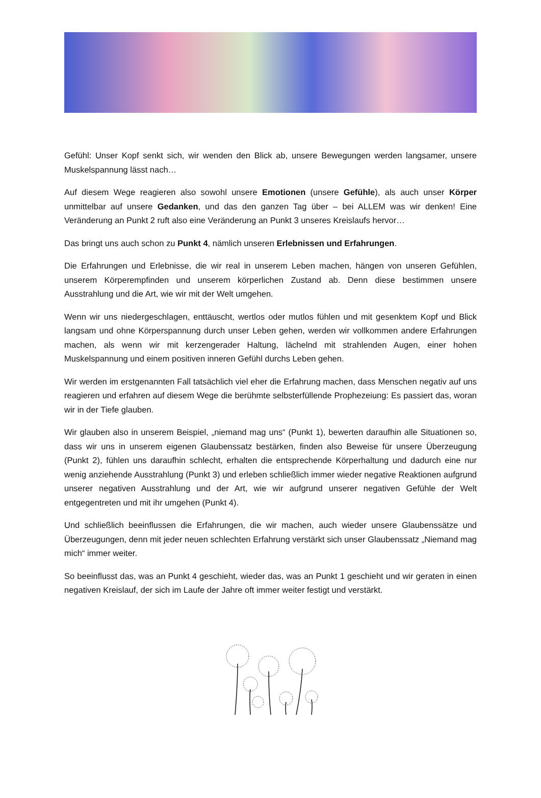Gefühl: Unser Kopf senkt sich, wir wenden den Blick ab, unsere Bewegungen werden langsamer, unsere Muskelspannung lässt nach…
Auf diesem Wege reagieren also sowohl unsere Emotionen (unsere Gefühle), als auch unser Körper unmittelbar auf unsere Gedanken, und das den ganzen Tag über – bei ALLEM was wir denken! Eine Veränderung an Punkt 2 ruft also eine Veränderung an Punkt 3 unseres Kreislaufs hervor…
Das bringt uns auch schon zu Punkt 4, nämlich unseren Erlebnissen und Erfahrungen.
Die Erfahrungen und Erlebnisse, die wir real in unserem Leben machen, hängen von unseren Gefühlen, unserem Körperempfinden und unserem körperlichen Zustand ab. Denn diese bestimmen unsere Ausstrahlung und die Art, wie wir mit der Welt umgehen.
Wenn wir uns niedergeschlagen, enttäuscht, wertlos oder mutlos fühlen und mit gesenktem Kopf und Blick langsam und ohne Körperspannung durch unser Leben gehen, werden wir vollkommen andere Erfahrungen machen, als wenn wir mit kerzengerader Haltung, lächelnd mit strahlenden Augen, einer hohen Muskelspannung und einem positiven inneren Gefühl durchs Leben gehen.
Wir werden im erstgenannten Fall tatsächlich viel eher die Erfahrung machen, dass Menschen negativ auf uns reagieren und erfahren auf diesem Wege die berühmte selbsterfüllende Prophezeiung: Es passiert das, woran wir in der Tiefe glauben.
Wir glauben also in unserem Beispiel, „niemand mag uns“ (Punkt 1), bewerten daraufhin alle Situationen so, dass wir uns in unserem eigenen Glaubenssatz bestärken, finden also Beweise für unsere Überzeugung (Punkt 2), fühlen uns daraufhin schlecht, erhalten die entsprechende Körperhaltung und dadurch eine nur wenig anziehende Ausstrahlung (Punkt 3) und erleben schließlich immer wieder negative Reaktionen aufgrund unserer negativen Ausstrahlung und der Art, wie wir aufgrund unserer negativen Gefühle der Welt entgegentreten und mit ihr umgehen (Punkt 4).
Und schließlich beeinflussen die Erfahrungen, die wir machen, auch wieder unsere Glaubenssätze und Überzeugungen, denn mit jeder neuen schlechten Erfahrung verstärkt sich unser Glaubenssatz „Niemand mag mich“ immer weiter.
So beeinflusst das, was an Punkt 4 geschieht, wieder das, was an Punkt 1 geschieht und wir geraten in einen negativen Kreislauf, der sich im Laufe der Jahre oft immer weiter festigt und verstärkt.